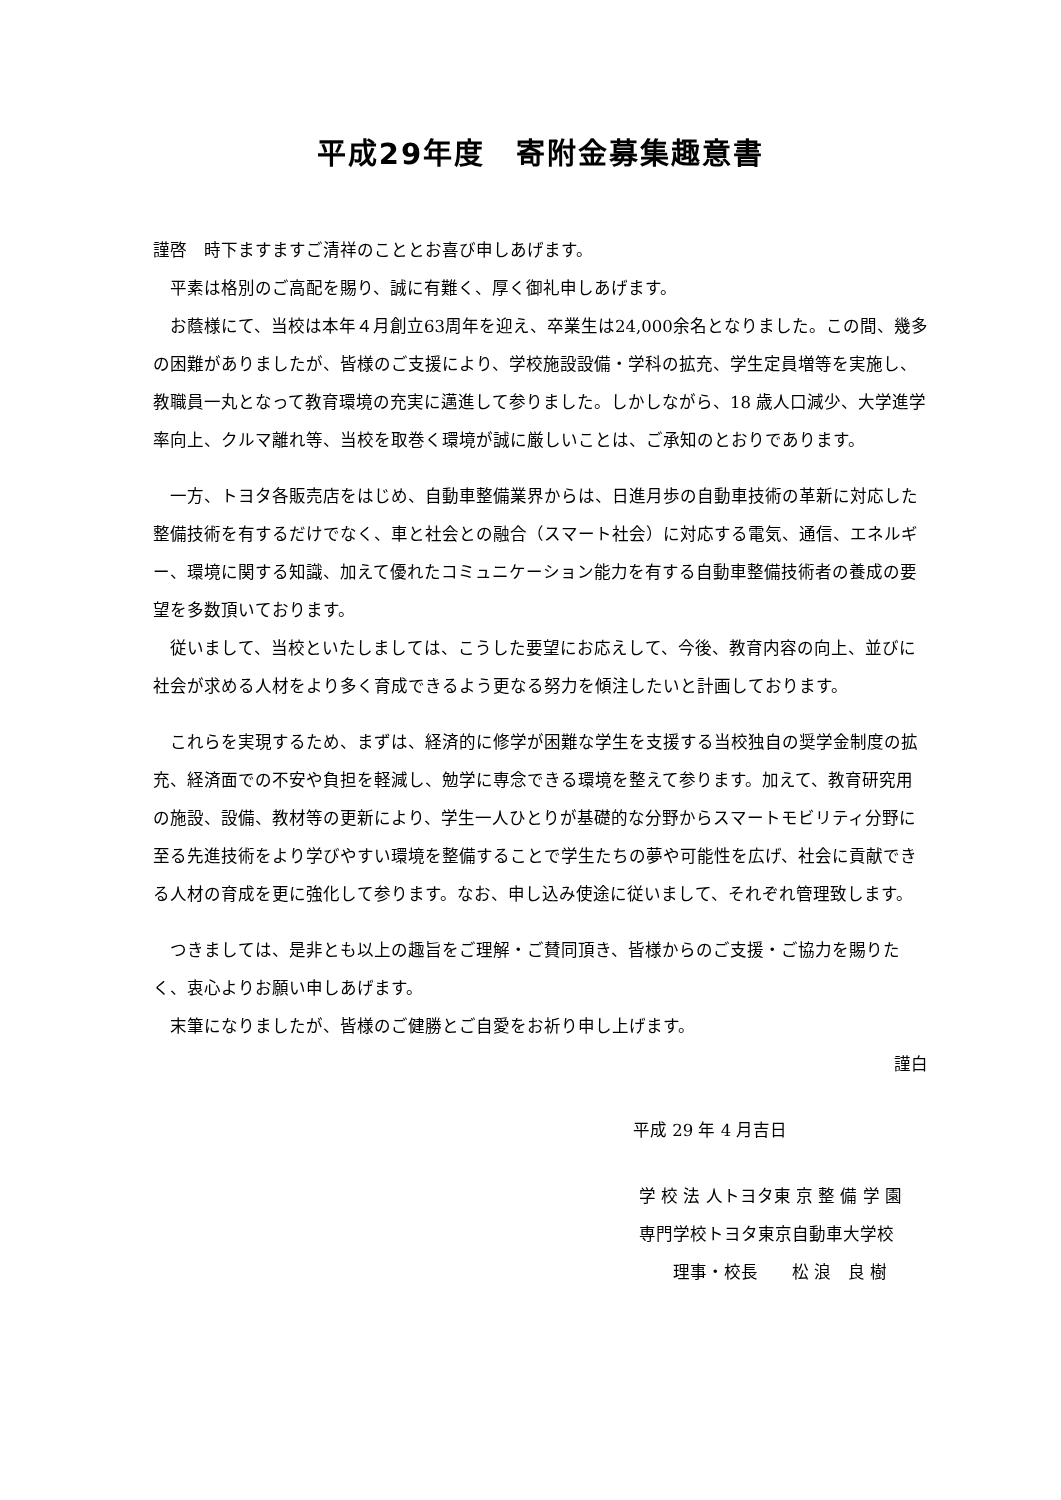平成29年度　寄附金募集趣意書
謹啓　時下ますますご清祥のこととお喜び申しあげます。
　平素は格別のご高配を賜り、誠に有難く、厚く御礼申しあげます。
　お蔭様にて、当校は本年４月創立63周年を迎え、卒業生は24,000余名となりました。この間、幾多の困難がありましたが、皆様のご支援により、学校施設設備・学科の拡充、学生定員増等を実施し、教職員一丸となって教育環境の充実に邁進して参りました。しかしながら、18 歳人口減少、大学進学率向上、クルマ離れ等、当校を取巻く環境が誠に厳しいことは、ご承知のとおりであります。
　一方、トヨタ各販売店をはじめ、自動車整備業界からは、日進月歩の自動車技術の革新に対応した整備技術を有するだけでなく、車と社会との融合（スマート社会）に対応する電気、通信、エネルギー、環境に関する知識、加えて優れたコミュニケーション能力を有する自動車整備技術者の養成の要望を多数頂いております。
　従いまして、当校といたしましては、こうした要望にお応えして、今後、教育内容の向上、並びに社会が求める人材をより多く育成できるよう更なる努力を傾注したいと計画しております。
　これらを実現するため、まずは、経済的に修学が困難な学生を支援する当校独自の奨学金制度の拡充、経済面での不安や負担を軽減し、勉学に専念できる環境を整えて参ります。加えて、教育研究用の施設、設備、教材等の更新により、学生一人ひとりが基礎的な分野からスマートモビリティ分野に至る先進技術をより学びやすい環境を整備することで学生たちの夢や可能性を広げ、社会に貢献できる人材の育成を更に強化して参ります。なお、申し込み使途に従いまして、それぞれ管理致します。
　つきましては、是非とも以上の趣旨をご理解・ご賛同頂き、皆様からのご支援・ご協力を賜りたく、衷心よりお願い申しあげます。
　末筆になりましたが、皆様のご健勝とご自愛をお祈り申し上げます。
謹白
平成 29 年 4 月吉日
学 校 法 人トヨタ東 京 整 備 学 園
専門学校トヨタ東京自動車大学校
理事・校長　　松 浪　良 樹